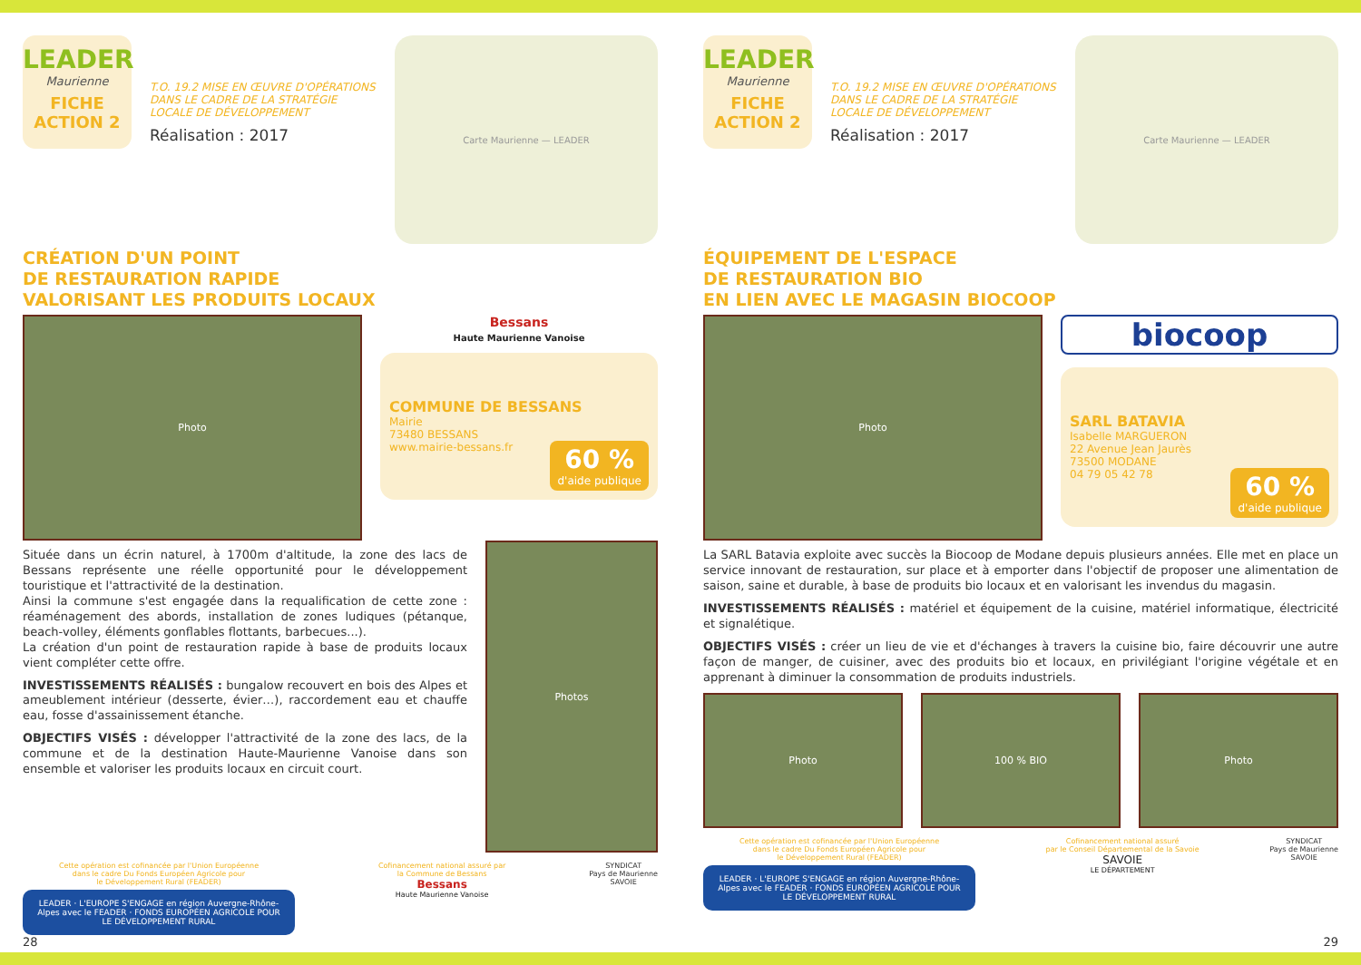LEADER
Maurienne
FICHE ACTION 2
T.O. 19.2 MISE EN ŒUVRE D'OPÉRATIONS DANS LE CADRE DE LA STRATÉGIE LOCALE DE DÉVELOPPEMENT
Réalisation : 2017
Carte Maurienne — LEADER
CRÉATION D'UN POINT
DE RESTAURATION RAPIDE
VALORISANT LES PRODUITS LOCAUX
Photo
Bessans
Haute Maurienne Vanoise
COMMUNE DE BESSANS
Mairie
73480 BESSANS
www.mairie-bessans.fr
60 % d'aide publique
Située dans un écrin naturel, à 1700m d'altitude, la zone des lacs de Bessans représente une réelle opportunité pour le développement touristique et l'attractivité de la destination.
Ainsi la commune s'est engagée dans la requalification de cette zone : réaménagement des abords, installation de zones ludiques (pétanque, beach-volley, éléments gonflables flottants, barbecues...).
La création d'un point de restauration rapide à base de produits locaux vient compléter cette offre.
INVESTISSEMENTS RÉALISÉS : bungalow recouvert en bois des Alpes et ameublement intérieur (desserte, évier…), raccordement eau et chauffe eau, fosse d'assainissement étanche.
OBJECTIFS VISÉS : développer l'attractivité de la zone des lacs, de la commune et de la destination Haute-Maurienne Vanoise dans son ensemble et valoriser les produits locaux en circuit court.
Photos
Cette opération est cofinancée par l'Union Européenne
dans le cadre Du Fonds Européen Agricole pour
le Développement Rural (FEADER)
LEADER · L'EUROPE S'ENGAGE en région Auvergne-Rhône-Alpes avec le FEADER · FONDS EUROPÉEN AGRICOLE POUR LE DÉVELOPPEMENT RURAL
Cofinancement national assuré par
la Commune de Bessans
Bessans
Haute Maurienne Vanoise
SYNDICAT
Pays de Maurienne
SAVOIE
28
LEADER
Maurienne
FICHE ACTION 2
T.O. 19.2 MISE EN ŒUVRE D'OPÉRATIONS DANS LE CADRE DE LA STRATÉGIE LOCALE DE DÉVELOPPEMENT
Réalisation : 2017
Carte Maurienne — LEADER
ÉQUIPEMENT DE L'ESPACE
DE RESTAURATION BIO
EN LIEN AVEC LE MAGASIN BIOCOOP
Photo
biocoop
SARL BATAVIA
Isabelle MARGUERON
22 Avenue Jean Jaurès
73500 MODANE
04 79 05 42 78
60 % d'aide publique
La SARL Batavia exploite avec succès la Biocoop de Modane depuis plusieurs années. Elle met en place un service innovant de restauration, sur place et à emporter dans l'objectif de proposer une alimentation de saison, saine et durable, à base de produits bio locaux et en valorisant les invendus du magasin.
INVESTISSEMENTS RÉALISÉS : matériel et équipement de la cuisine, matériel informatique, électricité et signalétique.
OBJECTIFS VISÉS : créer un lieu de vie et d'échanges à travers la cuisine bio, faire découvrir une autre façon de manger, de cuisiner, avec des produits bio et locaux, en privilégiant l'origine végétale et en apprenant à diminuer la consommation de produits industriels.
Photo 100 % BIO Photo
Cette opération est cofinancée par l'Union Européenne
dans le cadre Du Fonds Européen Agricole pour
le Développement Rural (FEADER)
LEADER · L'EUROPE S'ENGAGE en région Auvergne-Rhône-Alpes avec le FEADER · FONDS EUROPÉEN AGRICOLE POUR LE DÉVELOPPEMENT RURAL
Cofinancement national assuré
par le Conseil Départemental de la Savoie
SAVOIE
LE DÉPARTEMENT
SYNDICAT
Pays de Maurienne
SAVOIE
29